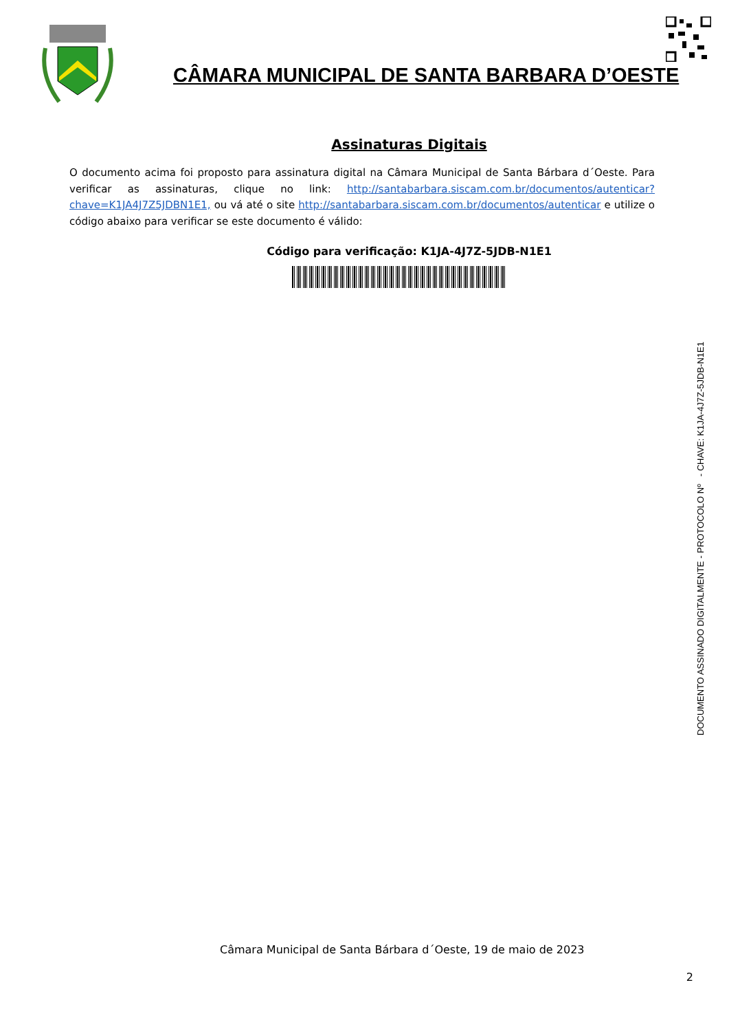CÂMARA MUNICIPAL DE SANTA BARBARA D’OESTE
Assinaturas Digitais
O documento acima foi proposto para assinatura digital na Câmara Municipal de Santa Bárbara d´Oeste. Para verificar as assinaturas, clique no link: http://santabarbara.siscam.com.br/documentos/autenticar?chave=K1JA4J7Z5JDBN1E1, ou vá até o site http://santabarbara.siscam.com.br/documentos/autenticar e utilize o código abaixo para verificar se este documento é válido:
Código para verificação: K1JA-4J7Z-5JDB-N1E1
DOCUMENTO ASSINADO DIGITALMENTE - PROTOCOLO Nº - CHAVE: K1JA-4J7Z-5JDB-N1E1
Câmara Municipal de Santa Bárbara d´Oeste, 19 de maio de 2023
2